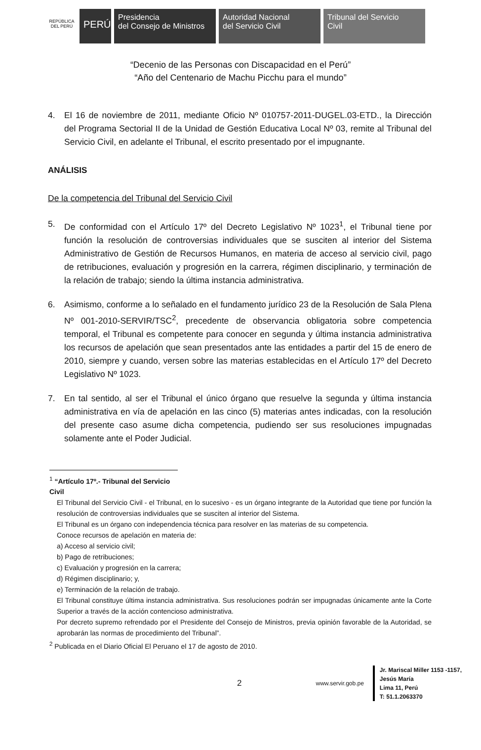REPÚBLICA DEL PERÚ
PERÚ
Presidencia
del Consejo de Ministros
Autoridad Nacional
del Servicio Civil
Tribunal del Servicio
Civil
“Decenio de las Personas con Discapacidad en el Perú”
“Año del Centenario de Machu Picchu para el mundo”
4. El 16 de noviembre de 2011, mediante Oficio Nº 010757-2011-DUGEL.03-ETD., la Dirección del Programa Sectorial II de la Unidad de Gestión Educativa Local Nº 03, remite al Tribunal del Servicio Civil, en adelante el Tribunal, el escrito presentado por el impugnante.
ANÁLISIS
De la competencia del Tribunal del Servicio Civil
5. De conformidad con el Artículo 17º del Decreto Legislativo Nº 1023<sup>1</sup>, el Tribunal tiene por función la resolución de controversias individuales que se susciten al interior del Sistema Administrativo de Gestión de Recursos Humanos, en materia de acceso al servicio civil, pago de retribuciones, evaluación y progresión en la carrera, régimen disciplinario, y terminación de la relación de trabajo; siendo la última instancia administrativa.
6. Asimismo, conforme a lo señalado en el fundamento jurídico 23 de la Resolución de Sala Plena Nº 001-2010-SERVIR/TSC<sup>2</sup>, precedente de observancia obligatoria sobre competencia temporal, el Tribunal es competente para conocer en segunda y última instancia administrativa los recursos de apelación que sean presentados ante las entidades a partir del 15 de enero de 2010, siempre y cuando, versen sobre las materias establecidas en el Artículo 17º del Decreto Legislativo Nº 1023.
7. En tal sentido, al ser el Tribunal el único órgano que resuelve la segunda y última instancia administrativa en vía de apelación en las cinco (5) materias antes indicadas, con la resolución del presente caso asume dicha competencia, pudiendo ser sus resoluciones impugnadas solamente ante el Poder Judicial.
<sup>1</sup> “Artículo 17º.- Tribunal del Servicio Civil
El Tribunal del Servicio Civil - el Tribunal, en lo sucesivo - es un órgano integrante de la Autoridad que tiene por función la resolución de controversias individuales que se susciten al interior del Sistema.
El Tribunal es un órgano con independencia técnica para resolver en las materias de su competencia.
Conoce recursos de apelación en materia de:
a) Acceso al servicio civil;
b) Pago de retribuciones;
c) Evaluación y progresión en la carrera;
d) Régimen disciplinario; y,
e) Terminación de la relación de trabajo.
El Tribunal constituye última instancia administrativa. Sus resoluciones podrán ser impugnadas únicamente ante la Corte Superior a través de la acción contencioso administrativa.
Por decreto supremo refrendado por el Presidente del Consejo de Ministros, previa opinión favorable de la Autoridad, se aprobarán las normas de procedimiento del Tribunal”.
<sup>2</sup> Publicada en el Diario Oficial El Peruano el 17 de agosto de 2010.
2 www.servir.gob.pe
Jr. Mariscal Miller 1153 -1157,
Jesús María
Lima 11, Perú
T: 51.1.2063370